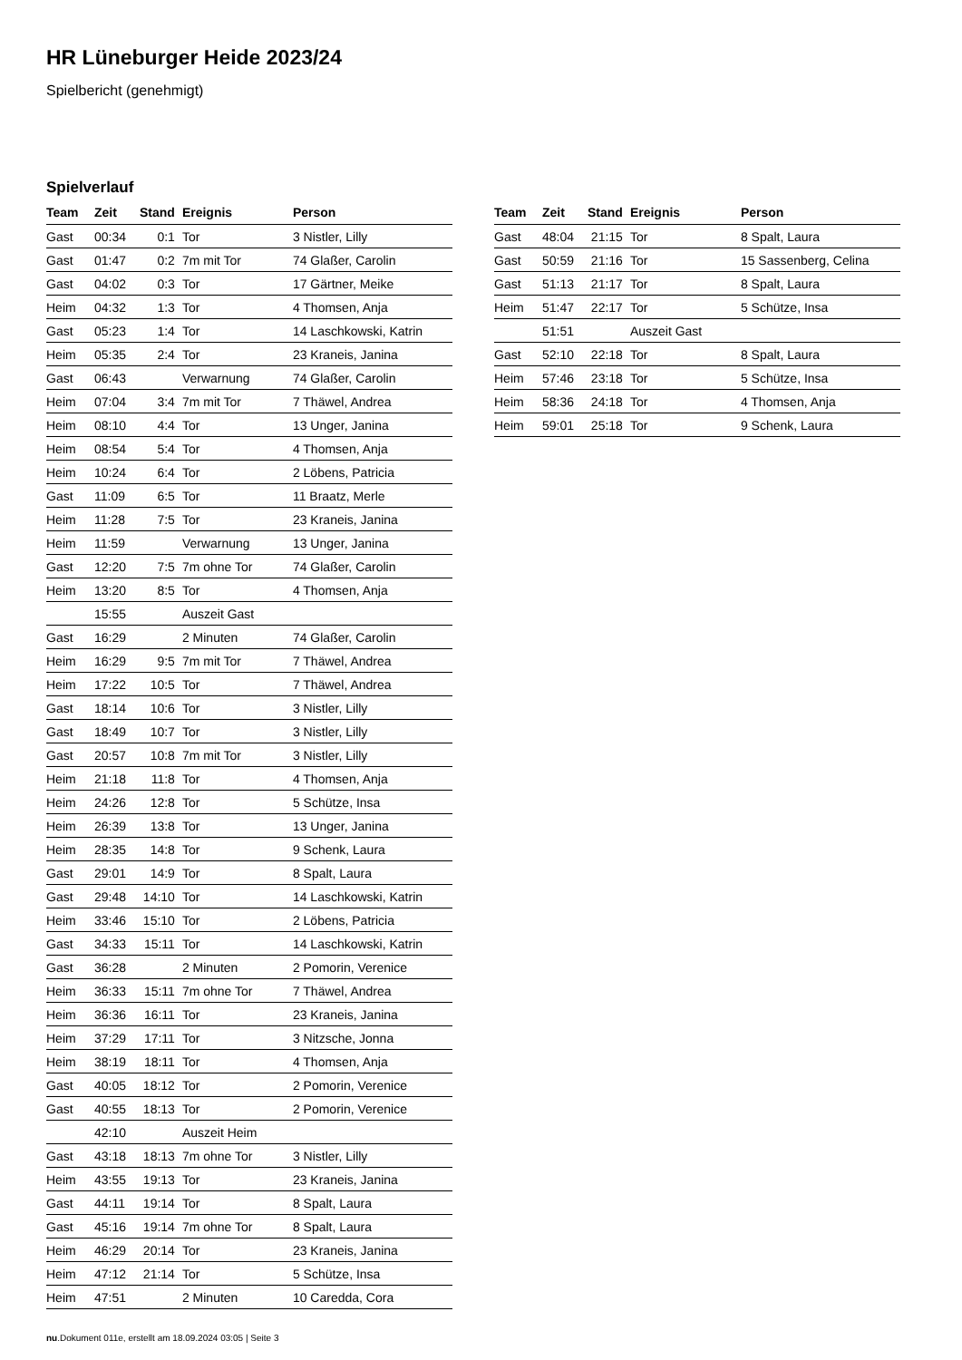HR Lüneburger Heide 2023/24
Spielbericht (genehmigt)
Spielverlauf
| Team | Zeit | Stand | Ereignis | Person |
| --- | --- | --- | --- | --- |
| Gast | 00:34 | 0:1 | Tor | 3 Nistler, Lilly |
| Gast | 01:47 | 0:2 | 7m mit Tor | 74 Glaßer, Carolin |
| Gast | 04:02 | 0:3 | Tor | 17 Gärtner, Meike |
| Heim | 04:32 | 1:3 | Tor | 4 Thomsen, Anja |
| Gast | 05:23 | 1:4 | Tor | 14 Laschkowski, Katrin |
| Heim | 05:35 | 2:4 | Tor | 23 Kraneis, Janina |
| Gast | 06:43 | | Verwarnung | 74 Glaßer, Carolin |
| Heim | 07:04 | 3:4 | 7m mit Tor | 7 Thäwel, Andrea |
| Heim | 08:10 | 4:4 | Tor | 13 Unger, Janina |
| Heim | 08:54 | 5:4 | Tor | 4 Thomsen, Anja |
| Heim | 10:24 | 6:4 | Tor | 2 Löbens, Patricia |
| Gast | 11:09 | 6:5 | Tor | 11 Braatz, Merle |
| Heim | 11:28 | 7:5 | Tor | 23 Kraneis, Janina |
| Heim | 11:59 | | Verwarnung | 13 Unger, Janina |
| Gast | 12:20 | 7:5 | 7m ohne Tor | 74 Glaßer, Carolin |
| Heim | 13:20 | 8:5 | Tor | 4 Thomsen, Anja |
| | 15:55 | | Auszeit Gast | |
| Gast | 16:29 | | 2 Minuten | 74 Glaßer, Carolin |
| Heim | 16:29 | 9:5 | 7m mit Tor | 7 Thäwel, Andrea |
| Heim | 17:22 | 10:5 | Tor | 7 Thäwel, Andrea |
| Gast | 18:14 | 10:6 | Tor | 3 Nistler, Lilly |
| Gast | 18:49 | 10:7 | Tor | 3 Nistler, Lilly |
| Gast | 20:57 | 10:8 | 7m mit Tor | 3 Nistler, Lilly |
| Heim | 21:18 | 11:8 | Tor | 4 Thomsen, Anja |
| Heim | 24:26 | 12:8 | Tor | 5 Schütze, Insa |
| Heim | 26:39 | 13:8 | Tor | 13 Unger, Janina |
| Heim | 28:35 | 14:8 | Tor | 9 Schenk, Laura |
| Gast | 29:01 | 14:9 | Tor | 8 Spalt, Laura |
| Gast | 29:48 | 14:10 | Tor | 14 Laschkowski, Katrin |
| Heim | 33:46 | 15:10 | Tor | 2 Löbens, Patricia |
| Gast | 34:33 | 15:11 | Tor | 14 Laschkowski, Katrin |
| Gast | 36:28 | | 2 Minuten | 2 Pomorin, Verenice |
| Heim | 36:33 | 15:11 | 7m ohne Tor | 7 Thäwel, Andrea |
| Heim | 36:36 | 16:11 | Tor | 23 Kraneis, Janina |
| Heim | 37:29 | 17:11 | Tor | 3 Nitzsche, Jonna |
| Heim | 38:19 | 18:11 | Tor | 4 Thomsen, Anja |
| Gast | 40:05 | 18:12 | Tor | 2 Pomorin, Verenice |
| Gast | 40:55 | 18:13 | Tor | 2 Pomorin, Verenice |
| | 42:10 | | Auszeit Heim | |
| Gast | 43:18 | 18:13 | 7m ohne Tor | 3 Nistler, Lilly |
| Heim | 43:55 | 19:13 | Tor | 23 Kraneis, Janina |
| Gast | 44:11 | 19:14 | Tor | 8 Spalt, Laura |
| Gast | 45:16 | 19:14 | 7m ohne Tor | 8 Spalt, Laura |
| Heim | 46:29 | 20:14 | Tor | 23 Kraneis, Janina |
| Heim | 47:12 | 21:14 | Tor | 5 Schütze, Insa |
| Heim | 47:51 | | 2 Minuten | 10 Caredda, Cora |
| Team | Zeit | Stand | Ereignis | Person |
| --- | --- | --- | --- | --- |
| Gast | 48:04 | 21:15 | Tor | 8 Spalt, Laura |
| Gast | 50:59 | 21:16 | Tor | 15 Sassenberg, Celina |
| Gast | 51:13 | 21:17 | Tor | 8 Spalt, Laura |
| Heim | 51:47 | 22:17 | Tor | 5 Schütze, Insa |
| | 51:51 | | Auszeit Gast | |
| Gast | 52:10 | 22:18 | Tor | 8 Spalt, Laura |
| Heim | 57:46 | 23:18 | Tor | 5 Schütze, Insa |
| Heim | 58:36 | 24:18 | Tor | 4 Thomsen, Anja |
| Heim | 59:01 | 25:18 | Tor | 9 Schenk, Laura |
nu.Dokument 011e, erstellt am 18.09.2024 03:05 | Seite 3